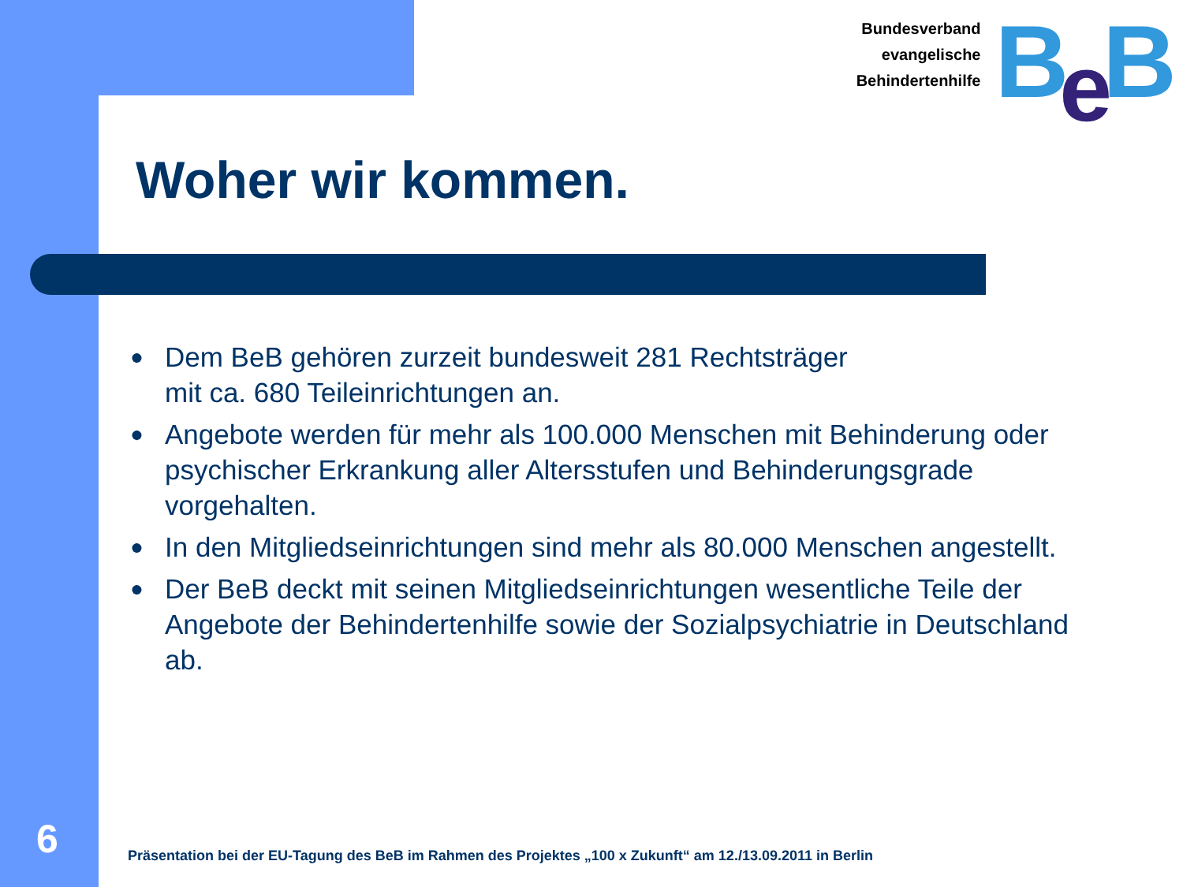Bundesverband
evangelische
Behindertenhilfe
Be B
Woher wir kommen.
● Dem BeB gehören zurzeit bundesweit 281 Rechtsträger
mit ca. 680 Teileinrichtungen an.
● Angebote werden für mehr als 100.000 Menschen mit Behinderung oder psychischer Erkrankung aller Altersstufen und Behinderungsgrade vorgehalten.
● In den Mitgliedseinrichtungen sind mehr als 80.000 Menschen angestellt.
● Der BeB deckt mit seinen Mitgliedseinrichtungen wesentliche Teile der Angebote der Behindertenhilfe sowie der Sozialpsychiatrie in Deutschland ab.
6
Präsentation bei der EU-Tagung des BeB im Rahmen des Projektes „100 x Zukunft“ am 12./13.09.2011 in Berlin